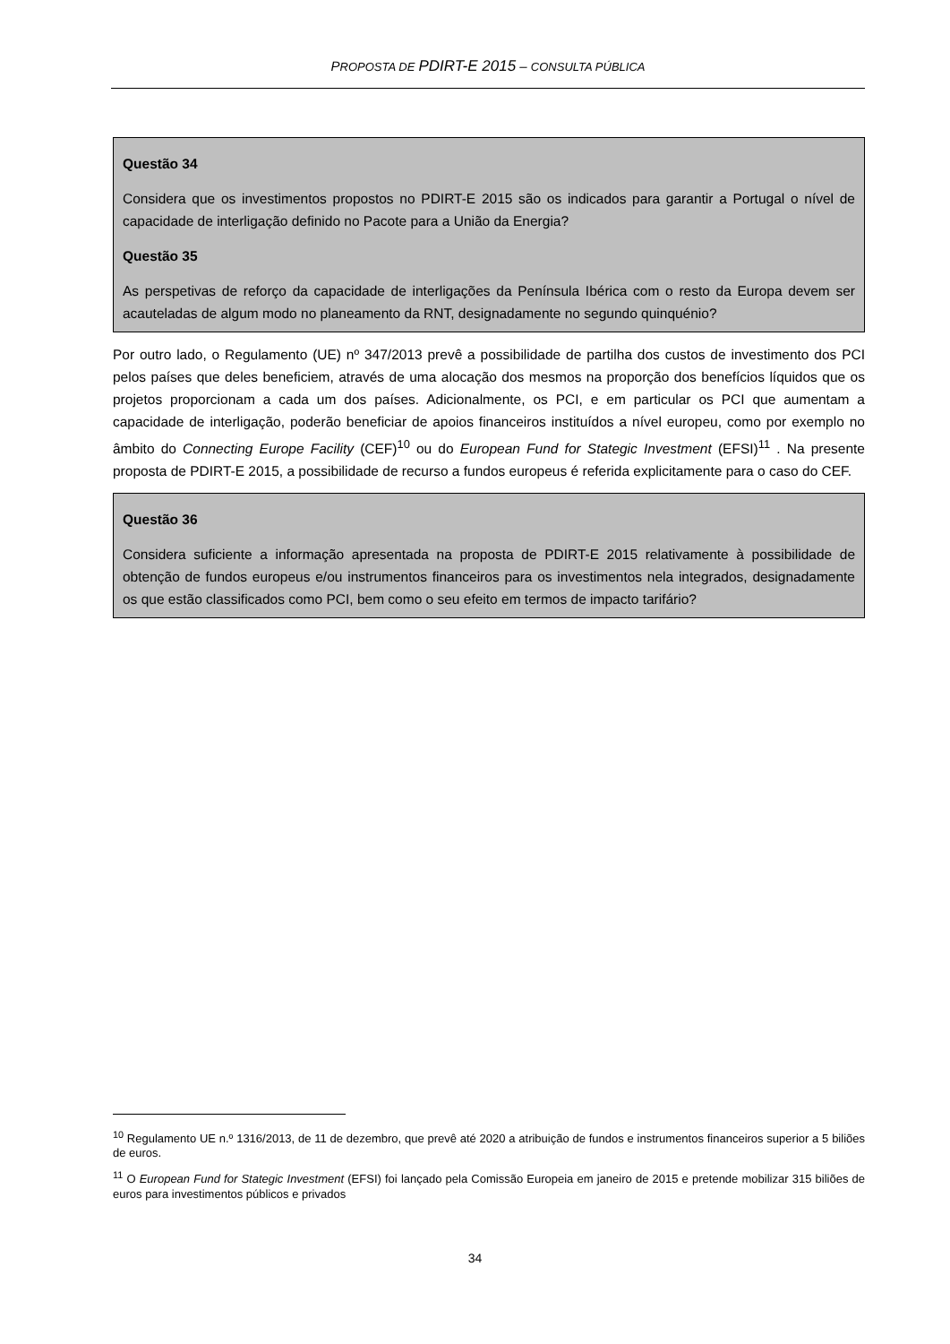PROPOSTA DE PDIRT-E 2015 – CONSULTA PÚBLICA
Questão 34
Considera que os investimentos propostos no PDIRT-E 2015 são os indicados para garantir a Portugal o nível de capacidade de interligação definido no Pacote para a União da Energia?
Questão 35
As perspetivas de reforço da capacidade de interligações da Península Ibérica com o resto da Europa devem ser acauteladas de algum modo no planeamento da RNT, designadamente no segundo quinquénio?
Por outro lado, o Regulamento (UE) nº 347/2013 prevê a possibilidade de partilha dos custos de investimento dos PCI pelos países que deles beneficiem, através de uma alocação dos mesmos na proporção dos benefícios líquidos que os projetos proporcionam a cada um dos países. Adicionalmente, os PCI, e em particular os PCI que aumentam a capacidade de interligação, poderão beneficiar de apoios financeiros instituídos a nível europeu, como por exemplo no âmbito do Connecting Europe Facility (CEF)<sup>10</sup> ou do European Fund for Stategic Investment (EFSI)<sup>11</sup> . Na presente proposta de PDIRT-E 2015, a possibilidade de recurso a fundos europeus é referida explicitamente para o caso do CEF.
Questão 36
Considera suficiente a informação apresentada na proposta de PDIRT-E 2015 relativamente à possibilidade de obtenção de fundos europeus e/ou instrumentos financeiros para os investimentos nela integrados, designadamente os que estão classificados como PCI, bem como o seu efeito em termos de impacto tarifário?
<sup>10</sup> Regulamento UE n.º 1316/2013, de 11 de dezembro, que prevê até 2020 a atribuição de fundos e instrumentos financeiros superior a 5 biliões de euros.
<sup>11</sup> O European Fund for Stategic Investment (EFSI) foi lançado pela Comissão Europeia em janeiro de 2015 e pretende mobilizar 315 biliões de euros para investimentos públicos e privados
34